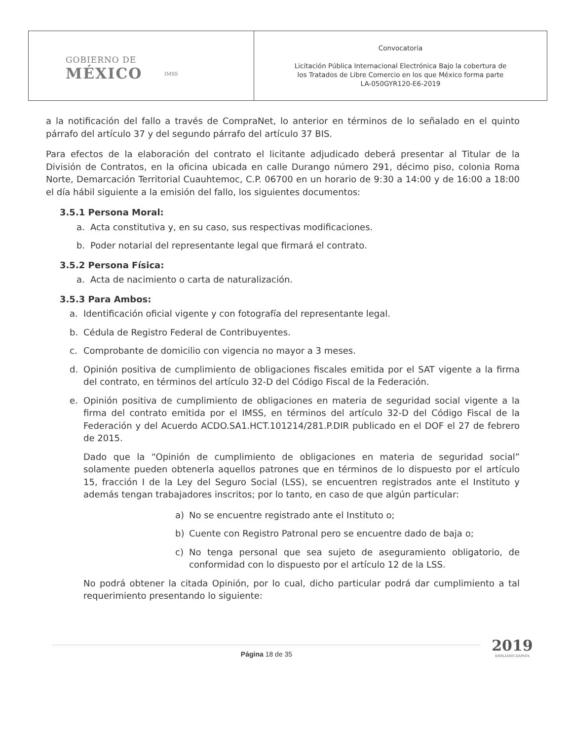| GOBIERNO DE MÉXICO IMSS | Convocatoria Licitación Pública Internacional Electrónica Bajo la cobertura de los Tratados de Libre Comercio en los que México forma parte LA-050GYR120-E6-2019 |
a la notificación del fallo a través de CompraNet, lo anterior en términos de lo señalado en el quinto párrafo del artículo 37 y del segundo párrafo del artículo 37 BIS.
Para efectos de la elaboración del contrato el licitante adjudicado deberá presentar al Titular de la División de Contratos, en la oficina ubicada en calle Durango número 291, décimo piso, colonia Roma Norte, Demarcación Territorial Cuauhtemoc, C.P. 06700 en un horario de 9:30 a 14:00 y de 16:00 a 18:00 el día hábil siguiente a la emisión del fallo, los siguientes documentos:
3.5.1 Persona Moral:
a. Acta constitutiva y, en su caso, sus respectivas modificaciones.
b. Poder notarial del representante legal que firmará el contrato.
3.5.2 Persona Física:
a. Acta de nacimiento o carta de naturalización.
3.5.3 Para Ambos:
a. Identificación oficial vigente y con fotografía del representante legal.
b. Cédula de Registro Federal de Contribuyentes.
c. Comprobante de domicilio con vigencia no mayor a 3 meses.
d. Opinión positiva de cumplimiento de obligaciones fiscales emitida por el SAT vigente a la firma del contrato, en términos del artículo 32-D del Código Fiscal de la Federación.
e. Opinión positiva de cumplimiento de obligaciones en materia de seguridad social vigente a la firma del contrato emitida por el IMSS, en términos del artículo 32-D del Código Fiscal de la Federación y del Acuerdo ACDO.SA1.HCT.101214/281.P.DIR publicado en el DOF el 27 de febrero de 2015.
Dado que la “Opinión de cumplimiento de obligaciones en materia de seguridad social” solamente pueden obtenerla aquellos patrones que en términos de lo dispuesto por el artículo 15, fracción I de la Ley del Seguro Social (LSS), se encuentren registrados ante el Instituto y además tengan trabajadores inscritos; por lo tanto, en caso de que algún particular:
a) No se encuentre registrado ante el Instituto o;
b) Cuente con Registro Patronal pero se encuentre dado de baja o;
c) No tenga personal que sea sujeto de aseguramiento obligatorio, de conformidad con lo dispuesto por el artículo 12 de la LSS.
No podrá obtener la citada Opinión, por lo cual, dicho particular podrá dar cumplimiento a tal requerimiento presentando lo siguiente:
Página 18 de 35
2019
EMILIANO ZAPATA